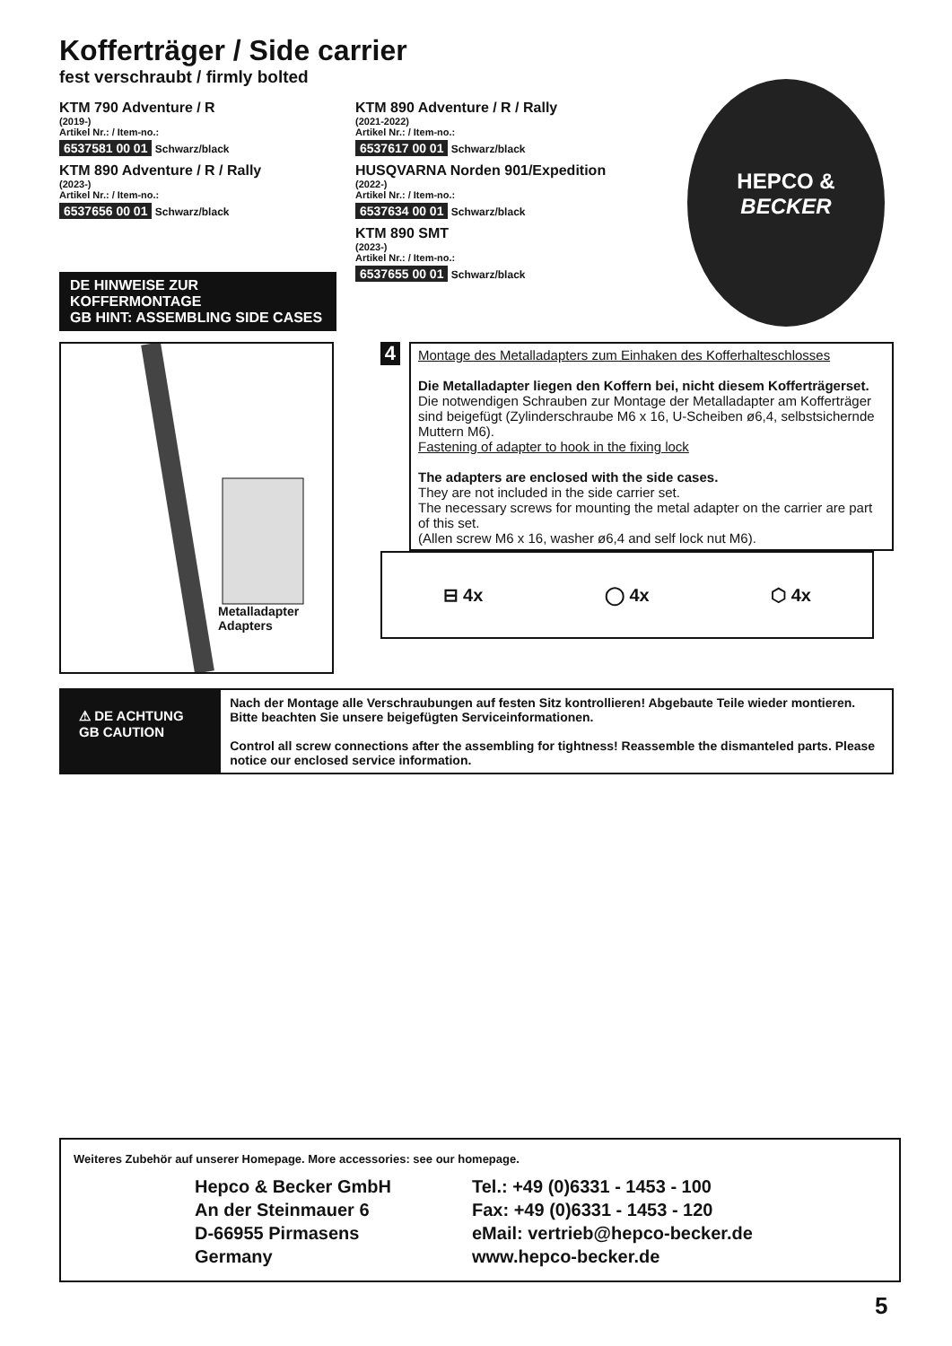Kofferträger / Side carrier
fest verschraubt / firmly bolted
KTM 790 Adventure / R
(2019-)
Artikel Nr.: / Item-no.:
6537581 00 01 Schwarz/black
KTM 890 Adventure / R / Rally
(2023-)
Artikel Nr.: / Item-no.:
6537656 00 01 Schwarz/black
DE HINWEISE ZUR KOFFERMONTAGE
GB HINT: ASSEMBLING SIDE CASES
KTM 890 Adventure / R / Rally
(2021-2022)
Artikel Nr.: / Item-no.:
6537617 00 01 Schwarz/black
HUSQVARNA Norden 901/Expedition
(2022-)
Artikel Nr.: / Item-no.:
6537634 00 01 Schwarz/black
KTM 890 SMT
(2023-)
Artikel Nr.: / Item-no.:
6537655 00 01 Schwarz/black
Metalladapter
Adapters
4
Montage des Metalladapters zum Einhaken des Kofferhalteschlosses
Die Metalladapter liegen den Koffern bei, nicht diesem Kofferträgerset.
Die notwendigen Schrauben zur Montage der Metalladapter am Kofferträger sind beigefügt (Zylinderschraube M6 x 16, U-Scheiben ø6,4, selbstsichernde Muttern M6).
Fastening of adapter to hook in the fixing lock
The adapters are enclosed with the side cases.
They are not included in the side carrier set.
The necessary screws for mounting the metal adapter on the carrier are part of this set.
(Allen screw M6 x 16, washer ø6,4 and self lock nut M6).
⊟ 4x ◯ 4x ⬡ 4x
⚠ DE ACHTUNG
GB CAUTION
Nach der Montage alle Verschraubungen auf festen Sitz kontrollieren! Abgebaute Teile wieder montieren. Bitte beachten Sie unsere beigefügten Serviceinformationen.
Control all screw connections after the assembling for tightness! Reassemble the dismanteled parts. Please notice our enclosed service information.
HEPCO &
BECKER
Weiteres Zubehör auf unserer Homepage. More accessories: see our homepage.
Hepco & Becker GmbH
An der Steinmauer 6
D-66955 Pirmasens
Germany
Tel.: +49 (0)6331 - 1453 - 100
Fax: +49 (0)6331 - 1453 - 120
eMail: vertrieb@hepco-becker.de
www.hepco-becker.de
5